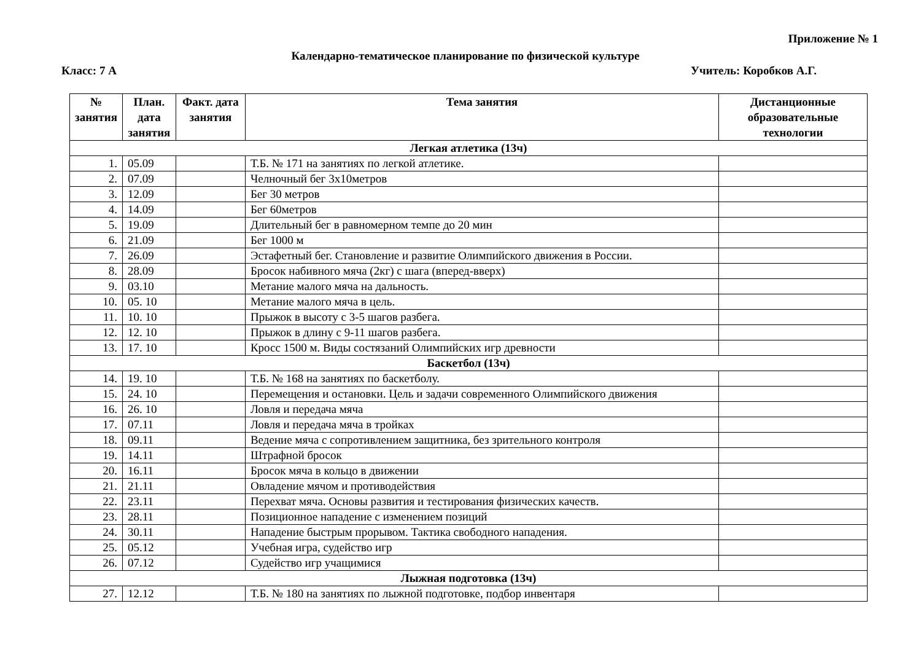Приложение № 1
Календарно-тематическое планирование по физической культуре
Класс: 7 А Учитель: Коробков А.Г.
| № занятия | План. дата занятия | Факт. дата занятия | Тема занятия | Дистанционные образовательные технологии |
| --- | --- | --- | --- | --- |
| Легкая атлетика (13ч) | | | | |
| 1. | 05.09 | | Т.Б. № 171 на занятиях по легкой атлетике. | |
| 2. | 07.09 | | Челночный бег 3х10метров | |
| 3. | 12.09 | | Бег 30 метров | |
| 4. | 14.09 | | Бег 60метров | |
| 5. | 19.09 | | Длительный бег в равномерном темпе до 20 мин | |
| 6. | 21.09 | | Бег 1000 м | |
| 7. | 26.09 | | Эстафетный бег. Становление и развитие Олимпийского движения в России. | |
| 8. | 28.09 | | Бросок набивного мяча (2кг) с шага (вперед-вверх) | |
| 9. | 03.10 | | Метание малого мяча на дальность. | |
| 10. | 05. 10 | | Метание малого мяча в цель. | |
| 11. | 10. 10 | | Прыжок в высоту с 3-5 шагов разбега. | |
| 12. | 12. 10 | | Прыжок в длину с 9-11 шагов разбега. | |
| 13. | 17. 10 | | Кросс 1500 м. Виды состязаний Олимпийских игр древности | |
| Баскетбол (13ч) | | | | |
| 14. | 19. 10 | | Т.Б. № 168 на занятиях по баскетболу. | |
| 15. | 24. 10 | | Перемещения и остановки. Цель и задачи современного Олимпийского движения | |
| 16. | 26. 10 | | Ловля и передача мяча | |
| 17. | 07.11 | | Ловля и передача мяча в тройках | |
| 18. | 09.11 | | Ведение мяча с сопротивлением защитника, без зрительного контроля | |
| 19. | 14.11 | | Штрафной бросок | |
| 20. | 16.11 | | Бросок мяча в кольцо в движении | |
| 21. | 21.11 | | Овладение мячом и противодействия | |
| 22. | 23.11 | | Перехват мяча. Основы развития и тестирования физических качеств. | |
| 23. | 28.11 | | Позиционное нападение с изменением позиций | |
| 24. | 30.11 | | Нападение быстрым прорывом. Тактика свободного нападения. | |
| 25. | 05.12 | | Учебная игра, судейство игр | |
| 26. | 07.12 | | Судейство игр учащимися | |
| Лыжная подготовка (13ч) | | | | |
| 27. | 12.12 | | Т.Б. № 180 на занятиях по лыжной подготовке, подбор инвентаря | |